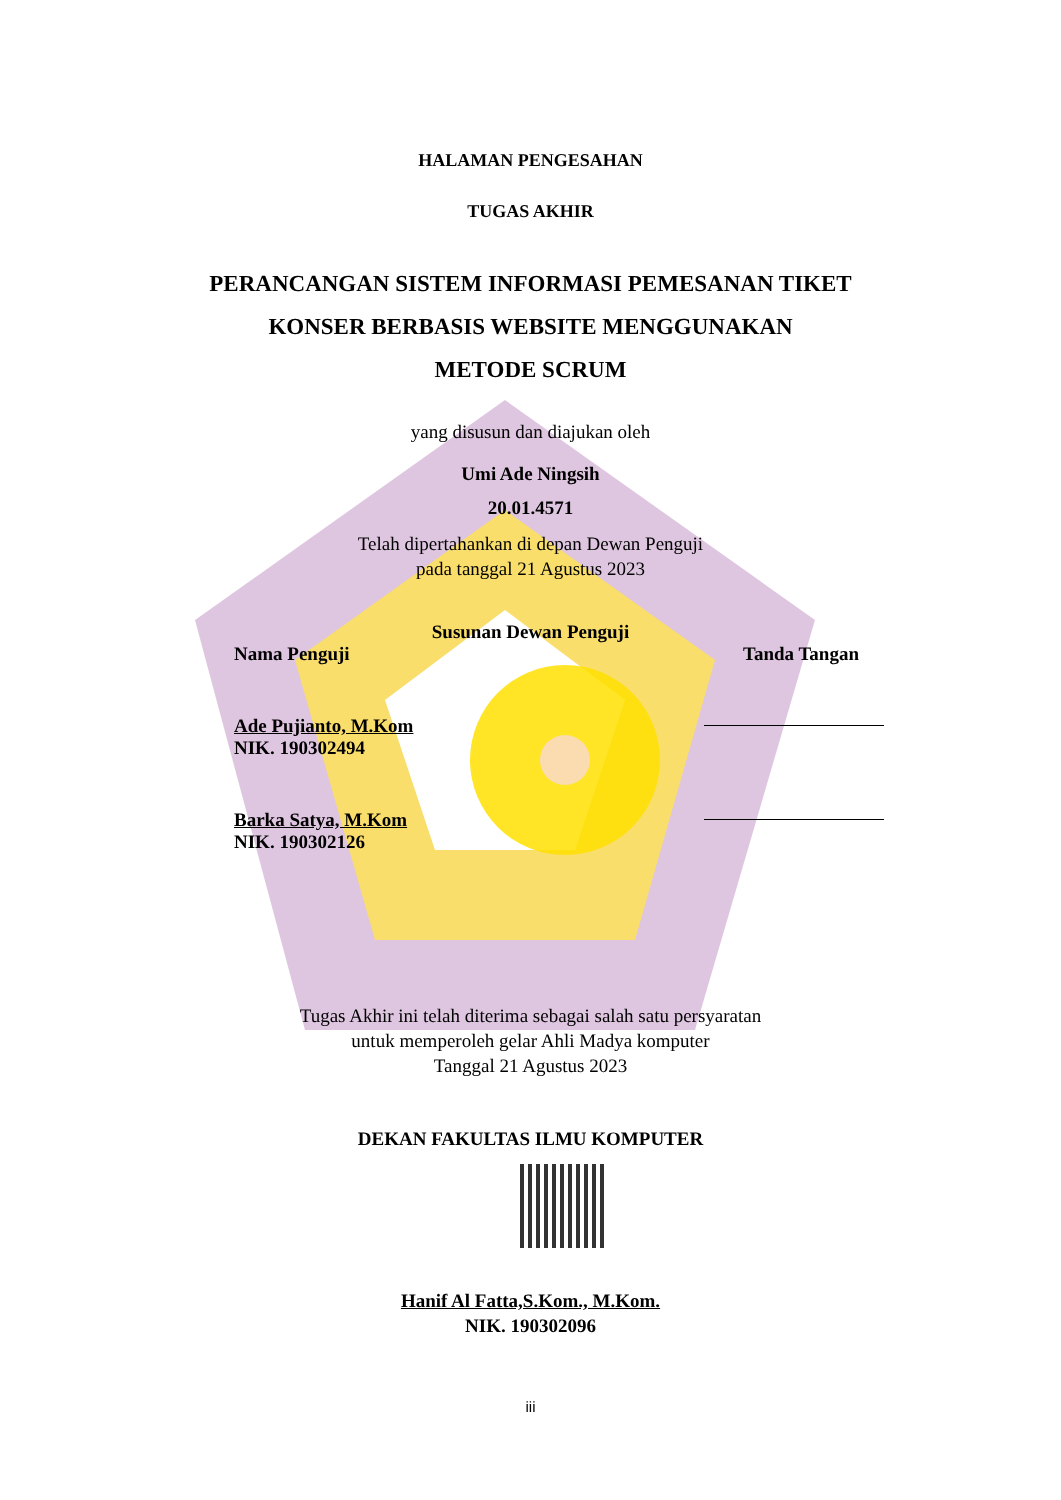HALAMAN PENGESAHAN
TUGAS AKHIR
PERANCANGAN SISTEM INFORMASI PEMESANAN TIKET
KONSER BERBASIS WEBSITE MENGGUNAKAN
METODE SCRUM
yang disusun dan diajukan oleh
Umi Ade Ningsih
20.01.4571
Telah dipertahankan di depan Dewan Penguji
pada tanggal 21 Agustus 2023
Susunan Dewan Penguji
Nama Penguji Tanda Tangan
Ade Pujianto, M.Kom
NIK. 190302494
Barka Satya, M.Kom
NIK. 190302126
Tugas Akhir ini telah diterima sebagai salah satu persyaratan
untuk memperoleh gelar Ahli Madya komputer
Tanggal 21 Agustus 2023
DEKAN FAKULTAS ILMU KOMPUTER
Hanif Al Fatta,S.Kom., M.Kom.
NIK. 190302096
iii